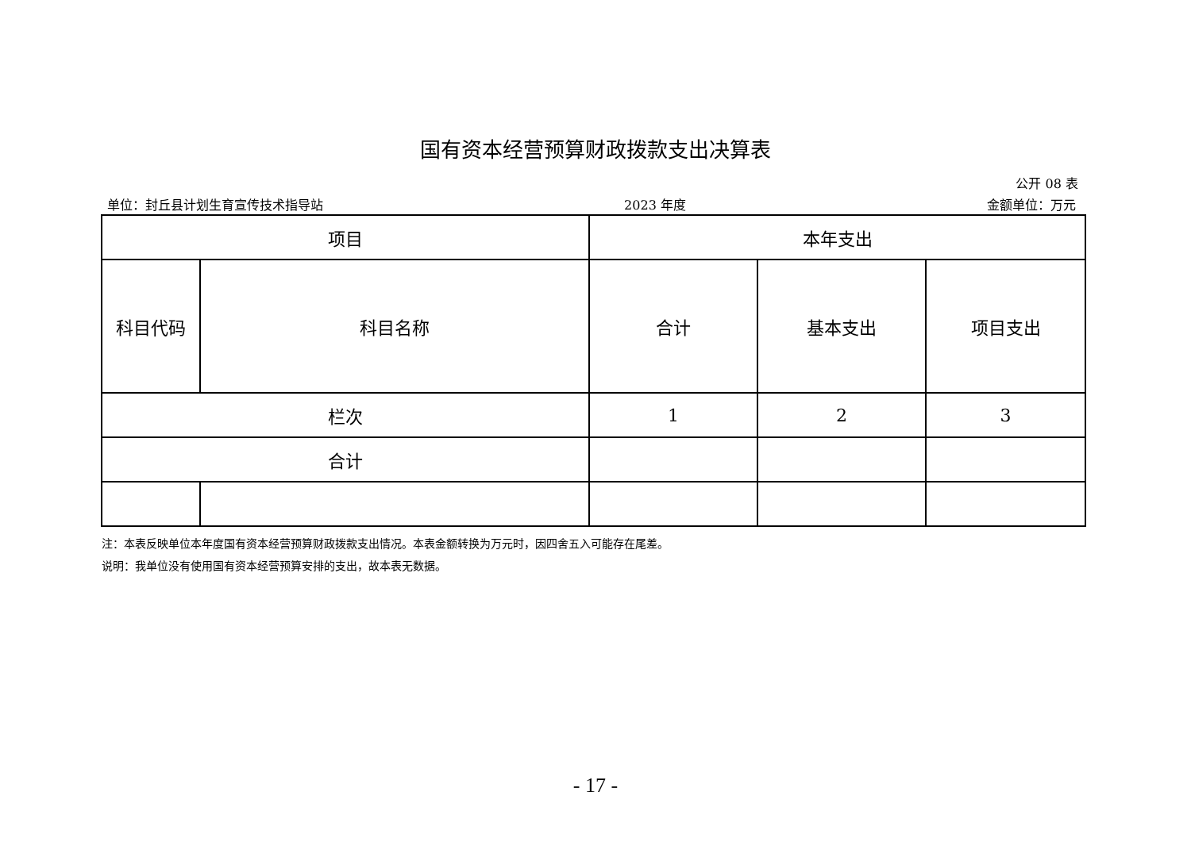国有资本经营预算财政拨款支出决算表
公开 08 表
单位：封丘县计划生育宣传技术指导站 2023 年度 金额单位：万元
| 项目 | | 本年支出 | | |
| --- | --- | --- | --- | --- |
| 科目代码 | 科目名称 | 合计 | 基本支出 | 项目支出 |
| 栏次 | | 1 | 2 | 3 |
| 合计 | | | | |
注：本表反映单位本年度国有资本经营预算财政拨款支出情况。本表金额转换为万元时，因四舍五入可能存在尾差。
说明：我单位没有使用国有资本经营预算安排的支出，故本表无数据。
- 17 -